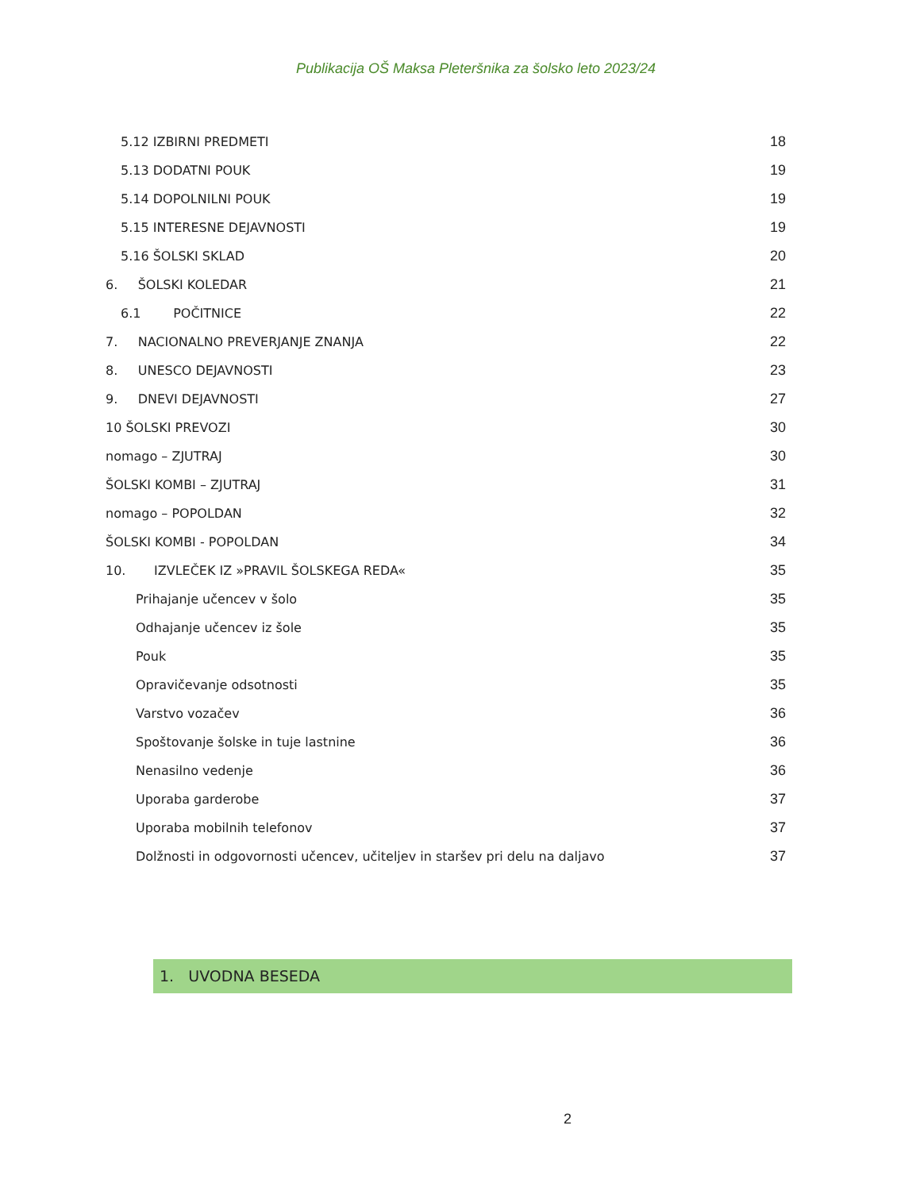Publikacija OŠ Maksa Pleteršnika za šolsko leto 2023/24
5.12 IZBIRNI PREDMETI 18
5.13 DODATNI POUK 19
5.14 DOPOLNILNI POUK 19
5.15 INTERESNE DEJAVNOSTI 19
5.16 ŠOLSKI SKLAD 20
6. ŠOLSKI KOLEDAR 21
6.1 POČITNICE 22
7. NACIONALNO PREVERJANJE ZNANJA 22
8. UNESCO DEJAVNOSTI 23
9. DNEVI DEJAVNOSTI 27
10 ŠOLSKI PREVOZI 30
nomago – ZJUTRAJ 30
ŠOLSKI KOMBI – ZJUTRAJ 31
nomago – POPOLDAN 32
ŠOLSKI KOMBI - POPOLDAN 34
10. IZVLEČEK IZ »PRAVIL ŠOLSKEGA REDA« 35
Prihajanje učencev v šolo 35
Odhajanje učencev iz šole 35
Pouk 35
Opravičevanje odsotnosti 35
Varstvo vozačev 36
Spoštovanje šolske in tuje lastnine 36
Nenasilno vedenje 36
Uporaba garderobe 37
Uporaba mobilnih telefonov 37
Dolžnosti in odgovornosti učencev, učiteljev in staršev pri delu na daljavo 37
1. UVODNA BESEDA
2